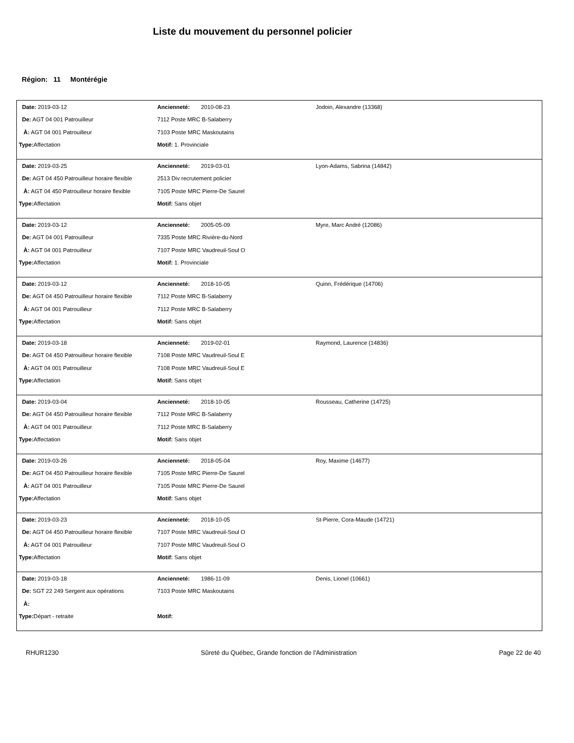Liste du mouvement du personnel policier
Région: 11 Montérégie
| Date: 2019-03-12 | Ancienneté: 2010-08-23 | Jodoin, Alexandre (13368) |
| De: AGT 04 001 Patrouilleur | 7112 Poste MRC B-Salaberry | |
| À: AGT 04 001 Patrouilleur | 7103 Poste MRC Maskoutains | |
| Type: Affectation | Motif: 1. Provinciale | |
| Date: 2019-03-25 | Ancienneté: 2019-03-01 | Lyon-Adams, Sabrina (14842) |
| De: AGT 04 450 Patrouilleur horaire flexible | 2513 Div recrutement policier | |
| À: AGT 04 450 Patrouilleur horaire flexible | 7105 Poste MRC Pierre-De Saurel | |
| Type: Affectation | Motif: Sans objet | |
| Date: 2019-03-12 | Ancienneté: 2005-05-09 | Myre, Marc André (12086) |
| De: AGT 04 001 Patrouilleur | 7335 Poste MRC Rivière-du-Nord | |
| À: AGT 04 001 Patrouilleur | 7107 Poste MRC Vaudreuil-Soul O | |
| Type: Affectation | Motif: 1. Provinciale | |
| Date: 2019-03-12 | Ancienneté: 2018-10-05 | Quinn, Frédérique (14706) |
| De: AGT 04 450 Patrouilleur horaire flexible | 7112 Poste MRC B-Salaberry | |
| À: AGT 04 001 Patrouilleur | 7112 Poste MRC B-Salaberry | |
| Type: Affectation | Motif: Sans objet | |
| Date: 2019-03-18 | Ancienneté: 2019-02-01 | Raymond, Laurence (14836) |
| De: AGT 04 450 Patrouilleur horaire flexible | 7108 Poste MRC Vaudreuil-Soul E | |
| À: AGT 04 001 Patrouilleur | 7108 Poste MRC Vaudreuil-Soul E | |
| Type: Affectation | Motif: Sans objet | |
| Date: 2019-03-04 | Ancienneté: 2018-10-05 | Rousseau, Catherine (14725) |
| De: AGT 04 450 Patrouilleur horaire flexible | 7112 Poste MRC B-Salaberry | |
| À: AGT 04 001 Patrouilleur | 7112 Poste MRC B-Salaberry | |
| Type: Affectation | Motif: Sans objet | |
| Date: 2019-03-26 | Ancienneté: 2018-05-04 | Roy, Maxime (14677) |
| De: AGT 04 450 Patrouilleur horaire flexible | 7105 Poste MRC Pierre-De Saurel | |
| À: AGT 04 001 Patrouilleur | 7105 Poste MRC Pierre-De Saurel | |
| Type: Affectation | Motif: Sans objet | |
| Date: 2019-03-23 | Ancienneté: 2018-10-05 | St-Pierre, Cora-Maude (14721) |
| De: AGT 04 450 Patrouilleur horaire flexible | 7107 Poste MRC Vaudreuil-Soul O | |
| À: AGT 04 001 Patrouilleur | 7107 Poste MRC Vaudreuil-Soul O | |
| Type: Affectation | Motif: Sans objet | |
| Date: 2019-03-18 | Ancienneté: 1986-11-09 | Denis, Lionel (10661) |
| De: SGT 22 249 Sergent aux opérations | 7103 Poste MRC Maskoutains | |
| À: | | |
| Type: Départ - retraite | Motif: | |
RHUR1230 Sûreté du Québec, Grande fonction de l'Administration Page 22 de 40